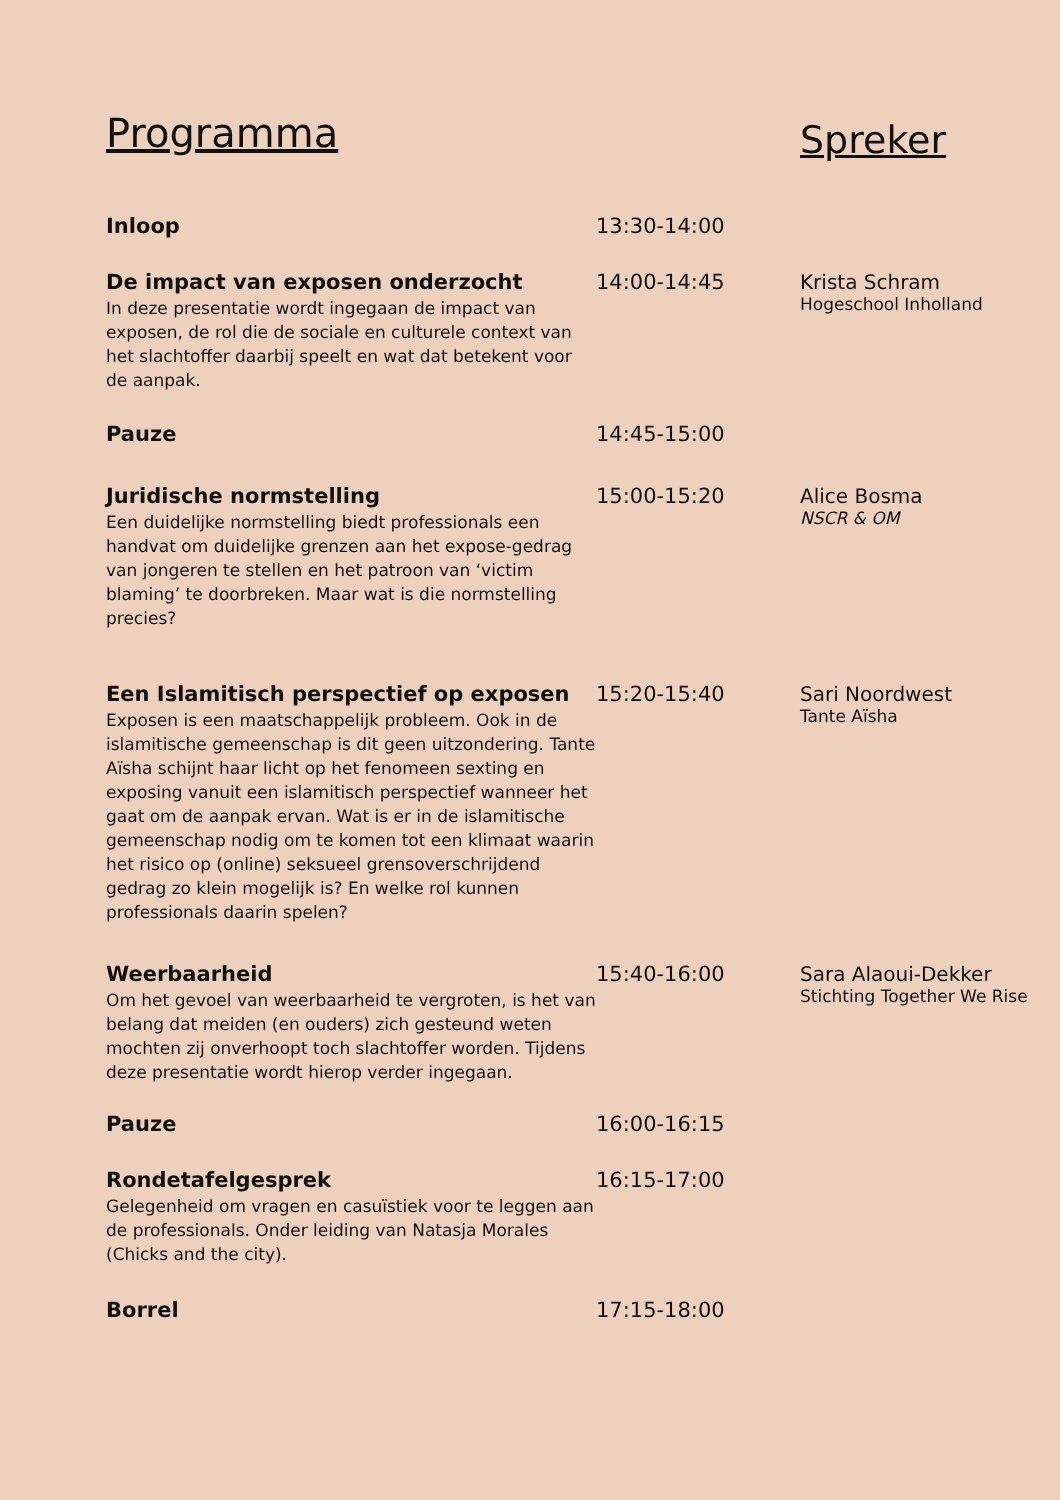Programma
Spreker
Inloop 13:30-14:00
De impact van exposen onderzocht
In deze presentatie wordt ingegaan de impact van exposen, de rol die de sociale en culturele context van het slachtoffer daarbij speelt en wat dat betekent voor de aanpak.
14:00-14:45 Krista Schram
Hogeschool Inholland
Pauze 14:45-15:00
Juridische normstelling
Een duidelijke normstelling biedt professionals een handvat om duidelijke grenzen aan het expose-gedrag van jongeren te stellen en het patroon van ‘victim blaming’ te doorbreken. Maar wat is die normstelling precies?
15:00-15:20 Alice Bosma
NSCR & OM
Een Islamitisch perspectief op exposen
Exposen is een maatschappelijk probleem. Ook in de islamitische gemeenschap is dit geen uitzondering. Tante Aïsha schijnt haar licht op het fenomeen sexting en exposing vanuit een islamitisch perspectief wanneer het gaat om de aanpak ervan. Wat is er in de islamitische gemeenschap nodig om te komen tot een klimaat waarin het risico op (online) seksueel grensoverschrijdend gedrag zo klein mogelijk is? En welke rol kunnen professionals daarin spelen?
15:20-15:40 Sari Noordwest
Tante Aïsha
Weerbaarheid
Om het gevoel van weerbaarheid te vergroten, is het van belang dat meiden (en ouders) zich gesteund weten mochten zij onverhoopt toch slachtoffer worden. Tijdens deze presentatie wordt hierop verder ingegaan.
15:40-16:00 Sara Alaoui-Dekker
Stichting Together We Rise
Pauze 16:00-16:15
Rondetafelgesprek
Gelegenheid om vragen en casuïstiek voor te leggen aan de professionals. Onder leiding van Natasja Morales (Chicks and the city).
16:15-17:00
Borrel 17:15-18:00